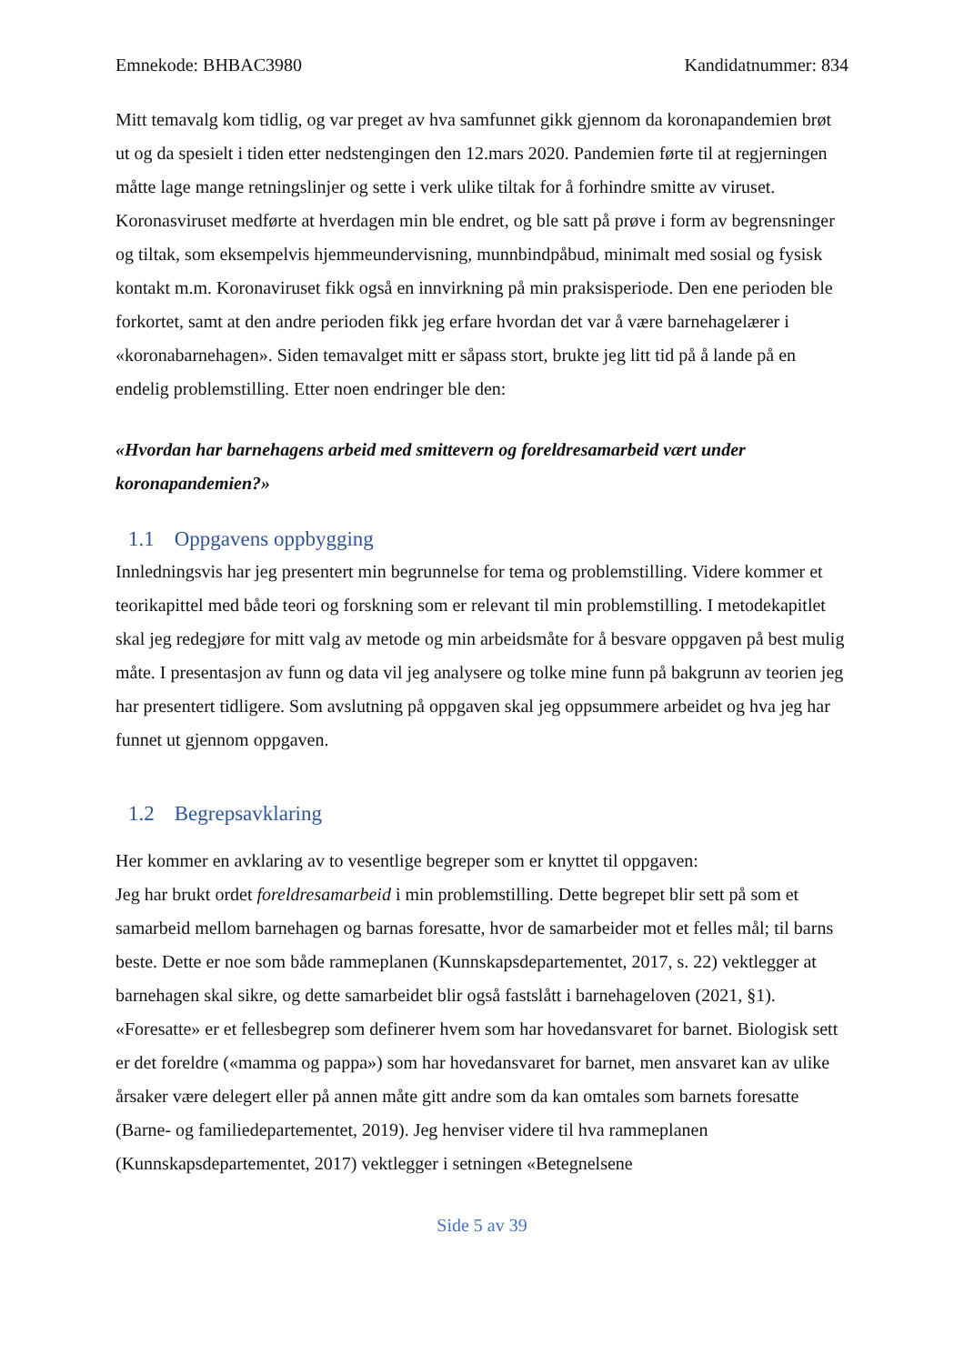Emnekode: BHBAC3980 Kandidatnummer: 834
Mitt temavalg kom tidlig, og var preget av hva samfunnet gikk gjennom da koronapandemien brøt ut og da spesielt i tiden etter nedstengingen den 12.mars 2020. Pandemien førte til at regjerningen måtte lage mange retningslinjer og sette i verk ulike tiltak for å forhindre smitte av viruset. Koronasviruset medførte at hverdagen min ble endret, og ble satt på prøve i form av begrensninger og tiltak, som eksempelvis hjemmeundervisning, munnbindpåbud, minimalt med sosial og fysisk kontakt m.m. Koronaviruset fikk også en innvirkning på min praksisperiode. Den ene perioden ble forkortet, samt at den andre perioden fikk jeg erfare hvordan det var å være barnehagelærer i «koronabarnehagen». Siden temavalget mitt er såpass stort, brukte jeg litt tid på å lande på en endelig problemstilling. Etter noen endringer ble den:
«Hvordan har barnehagens arbeid med smittevern og foreldresamarbeid vært under koronapandemien?»
1.1 Oppgavens oppbygging
Innledningsvis har jeg presentert min begrunnelse for tema og problemstilling. Videre kommer et teorikapittel med både teori og forskning som er relevant til min problemstilling. I metodekapitlet skal jeg redegjøre for mitt valg av metode og min arbeidsmåte for å besvare oppgaven på best mulig måte. I presentasjon av funn og data vil jeg analysere og tolke mine funn på bakgrunn av teorien jeg har presentert tidligere. Som avslutning på oppgaven skal jeg oppsummere arbeidet og hva jeg har funnet ut gjennom oppgaven.
1.2 Begrepsavklaring
Her kommer en avklaring av to vesentlige begreper som er knyttet til oppgaven:
Jeg har brukt ordet foreldresamarbeid i min problemstilling. Dette begrepet blir sett på som et samarbeid mellom barnehagen og barnas foresatte, hvor de samarbeider mot et felles mål; til barns beste. Dette er noe som både rammeplanen (Kunnskapsdepartementet, 2017, s. 22) vektlegger at barnehagen skal sikre, og dette samarbeidet blir også fastslått i barnehageloven (2021, §1). «Foresatte» er et fellesbegrep som definerer hvem som har hovedansvaret for barnet. Biologisk sett er det foreldre («mamma og pappa») som har hovedansvaret for barnet, men ansvaret kan av ulike årsaker være delegert eller på annen måte gitt andre som da kan omtales som barnets foresatte (Barne- og familiedepartementet, 2019). Jeg henviser videre til hva rammeplanen (Kunnskapsdepartementet, 2017) vektlegger i setningen «Betegnelsene
Side 5 av 39